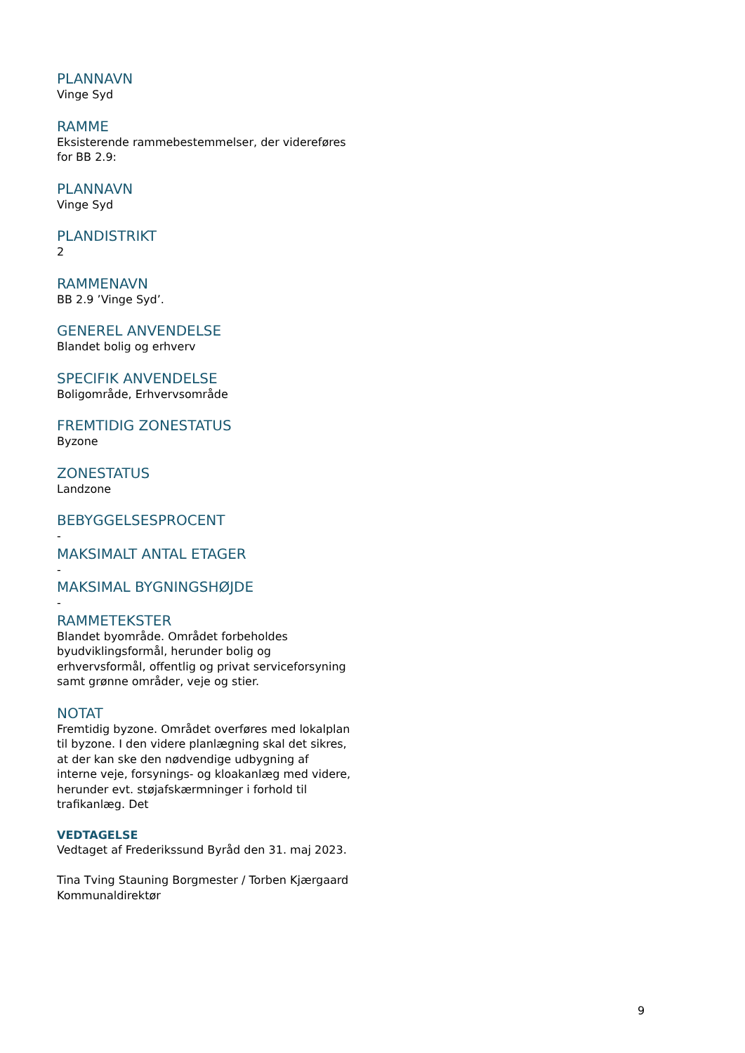PLANNAVN
Vinge Syd
RAMME
Eksisterende rammebestemmelser, der videreføres for BB 2.9:
PLANNAVN
Vinge Syd
PLANDISTRIKT
2
RAMMENAVN
BB 2.9 ’Vinge Syd’.
GENEREL ANVENDELSE
Blandet bolig og erhverv
SPECIFIK ANVENDELSE
Boligområde, Erhvervsområde
FREMTIDIG ZONESTATUS
Byzone
ZONESTATUS
Landzone
BEBYGGELSESPROCENT
-
MAKSIMALT ANTAL ETAGER
-
MAKSIMAL BYGNINGSHØJDE
-
RAMMETEKSTER
Blandet byområde. Området forbeholdes byudviklingsformål, herunder bolig og erhvervsformål, offentlig og privat serviceforsyning samt grønne områder, veje og stier.
NOTAT
Fremtidig byzone. Området overføres med lokalplan til byzone. I den videre planlægning skal det sikres, at der kan ske den nødvendige udbygning af interne veje, forsynings- og kloakanlæg med videre, herunder evt. støjafskærmninger i forhold til trafikanlæg. Det
VEDTAGELSE
Vedtaget af Frederikssund Byråd den 31. maj 2023.
Tina Tving Stauning Borgmester / Torben Kjærgaard Kommunaldirektør
9